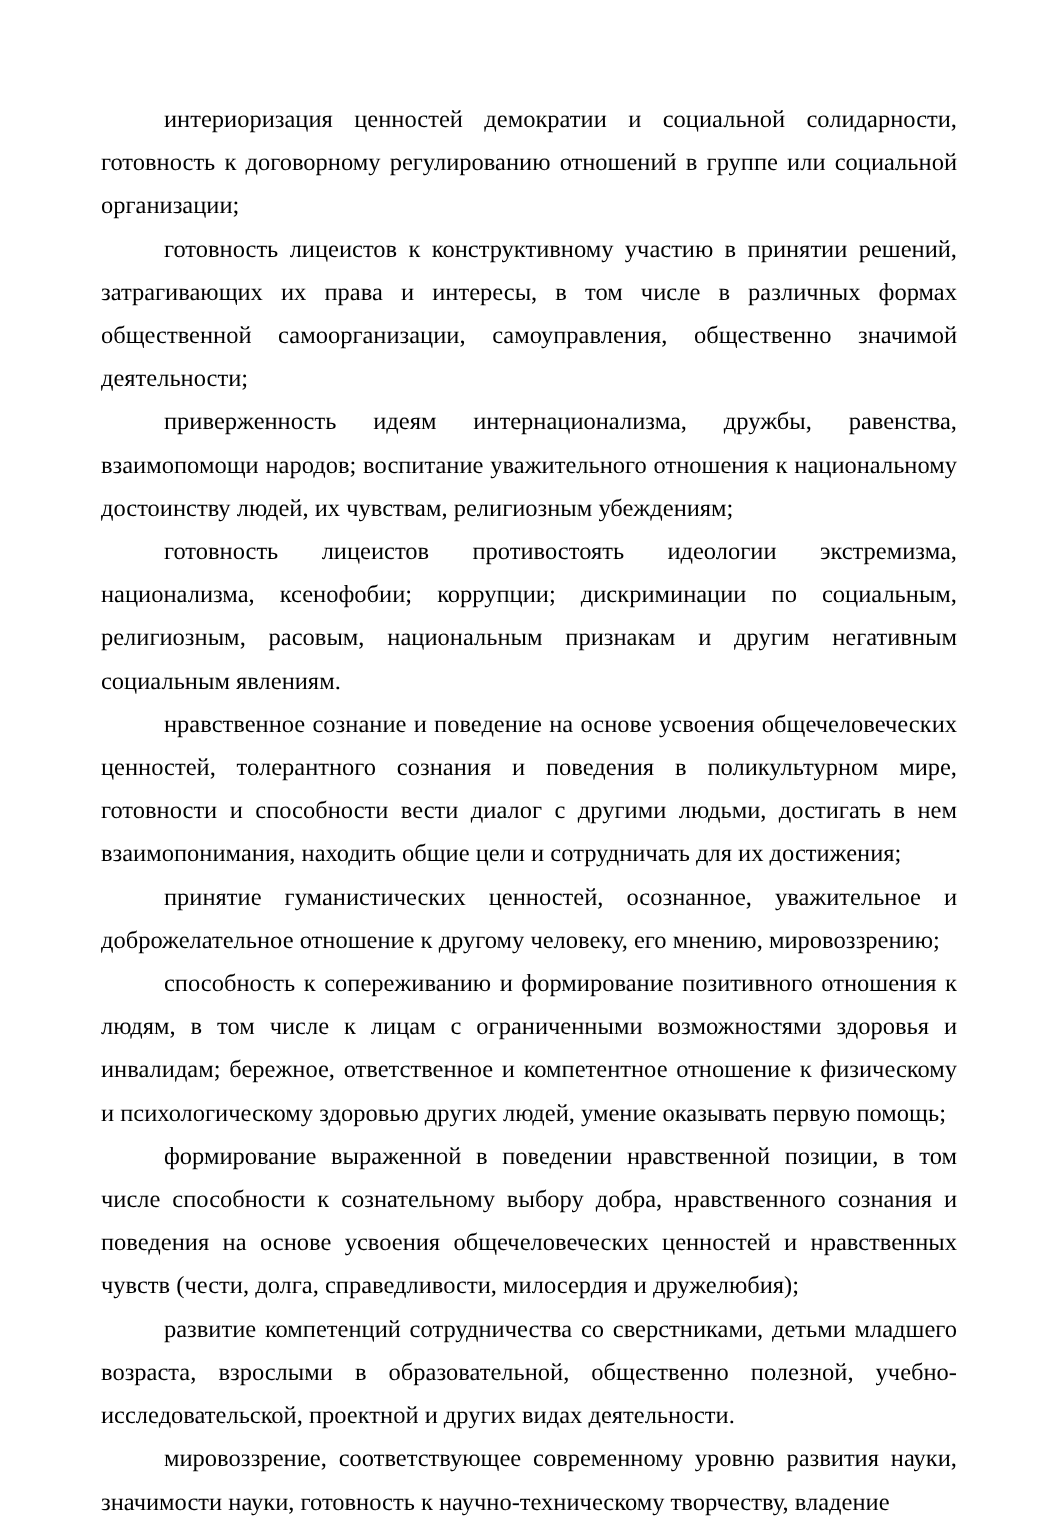интериоризация ценностей демократии и социальной солидарности, готовность к договорному регулированию отношений в группе или социальной организации;
готовность лицеистов к конструктивному участию в принятии решений, затрагивающих их права и интересы, в том числе в различных формах общественной самоорганизации, самоуправления, общественно значимой деятельности;
приверженность идеям интернационализма, дружбы, равенства, взаимопомощи народов; воспитание уважительного отношения к национальному достоинству людей, их чувствам, религиозным убеждениям;
готовность лицеистов противостоять идеологии экстремизма, национализма, ксенофобии; коррупции; дискриминации по социальным, религиозным, расовым, национальным признакам и другим негативным социальным явлениям.
нравственное сознание и поведение на основе усвоения общечеловеческих ценностей, толерантного сознания и поведения в поликультурном мире, готовности и способности вести диалог с другими людьми, достигать в нем взаимопонимания, находить общие цели и сотрудничать для их достижения;
принятие гуманистических ценностей, осознанное, уважительное и доброжелательное отношение к другому человеку, его мнению, мировоззрению;
способность к сопереживанию и формирование позитивного отношения к людям, в том числе к лицам с ограниченными возможностями здоровья и инвалидам; бережное, ответственное и компетентное отношение к физическому и психологическому здоровью других людей, умение оказывать первую помощь;
формирование выраженной в поведении нравственной позиции, в том числе способности к сознательному выбору добра, нравственного сознания и поведения на основе усвоения общечеловеческих ценностей и нравственных чувств (чести, долга, справедливости, милосердия и дружелюбия);
развитие компетенций сотрудничества со сверстниками, детьми младшего возраста, взрослыми в образовательной, общественно полезной, учебно-исследовательской, проектной и других видах деятельности.
мировоззрение, соответствующее современному уровню развития науки, значимости науки, готовность к научно-техническому творчеству, владение